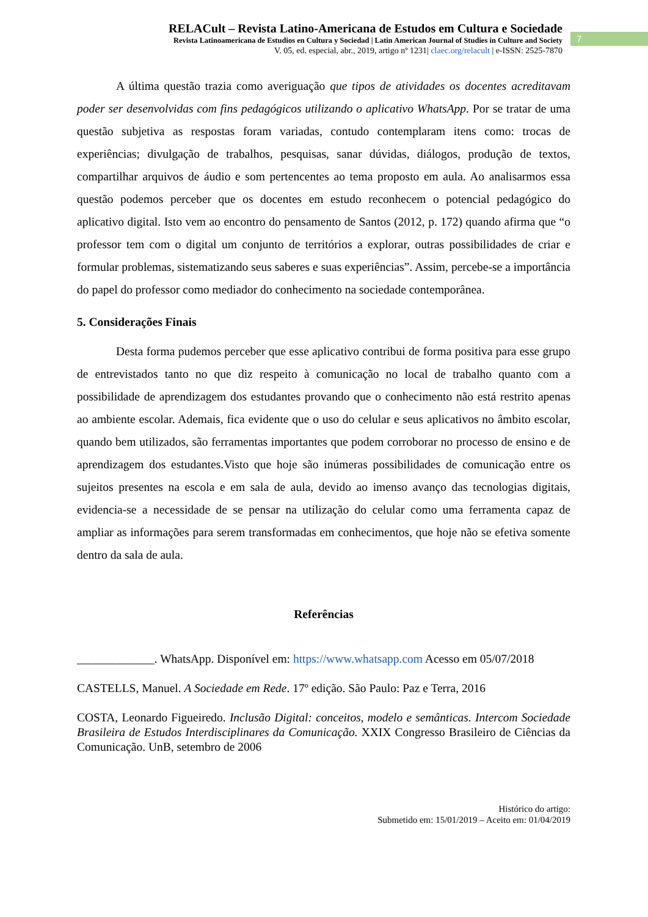RELACult – Revista Latino-Americana de Estudos em Cultura e Sociedade
Revista Latinoamericana de Estudios en Cultura y Sociedad | Latin American Journal of Studies in Culture and Society
V. 05, ed. especial, abr., 2019, artigo nº 1231| claec.org/relacult | e-ISSN: 2525-7870
7
A última questão trazia como averiguação que tipos de atividades os docentes acreditavam poder ser desenvolvidas com fins pedagógicos utilizando o aplicativo WhatsApp. Por se tratar de uma questão subjetiva as respostas foram variadas, contudo contemplaram itens como: trocas de experiências; divulgação de trabalhos, pesquisas, sanar dúvidas, diálogos, produção de textos, compartilhar arquivos de áudio e som pertencentes ao tema proposto em aula. Ao analisarmos essa questão podemos perceber que os docentes em estudo reconhecem o potencial pedagógico do aplicativo digital. Isto vem ao encontro do pensamento de Santos (2012, p. 172) quando afirma que “o professor tem com o digital um conjunto de territórios a explorar, outras possibilidades de criar e formular problemas, sistematizando seus saberes e suas experiências”. Assim, percebe-se a importância do papel do professor como mediador do conhecimento na sociedade contemporânea.
5. Considerações Finais
Desta forma pudemos perceber que esse aplicativo contribui de forma positiva para esse grupo de entrevistados tanto no que diz respeito à comunicação no local de trabalho quanto com a possibilidade de aprendizagem dos estudantes provando que o conhecimento não está restrito apenas ao ambiente escolar. Ademais, fica evidente que o uso do celular e seus aplicativos no âmbito escolar, quando bem utilizados, são ferramentas importantes que podem corroborar no processo de ensino e de aprendizagem dos estudantes.Visto que hoje são inúmeras possibilidades de comunicação entre os sujeitos presentes na escola e em sala de aula, devido ao imenso avanço das tecnologias digitais, evidencia-se a necessidade de se pensar na utilização do celular como uma ferramenta capaz de ampliar as informações para serem transformadas em conhecimentos, que hoje não se efetiva somente dentro da sala de aula.
Referências
_____________. WhatsApp. Disponível em: https://www.whatsapp.com Acesso em 05/07/2018
CASTELLS, Manuel. A Sociedade em Rede. 17º edição. São Paulo: Paz e Terra, 2016
COSTA, Leonardo Figueiredo. Inclusão Digital: conceitos, modelo e semânticas. Intercom Sociedade Brasileira de Estudos Interdisciplinares da Comunicação. XXIX Congresso Brasileiro de Ciências da Comunicação. UnB, setembro de 2006
Histórico do artigo:
Submetido em: 15/01/2019 – Aceito em: 01/04/2019